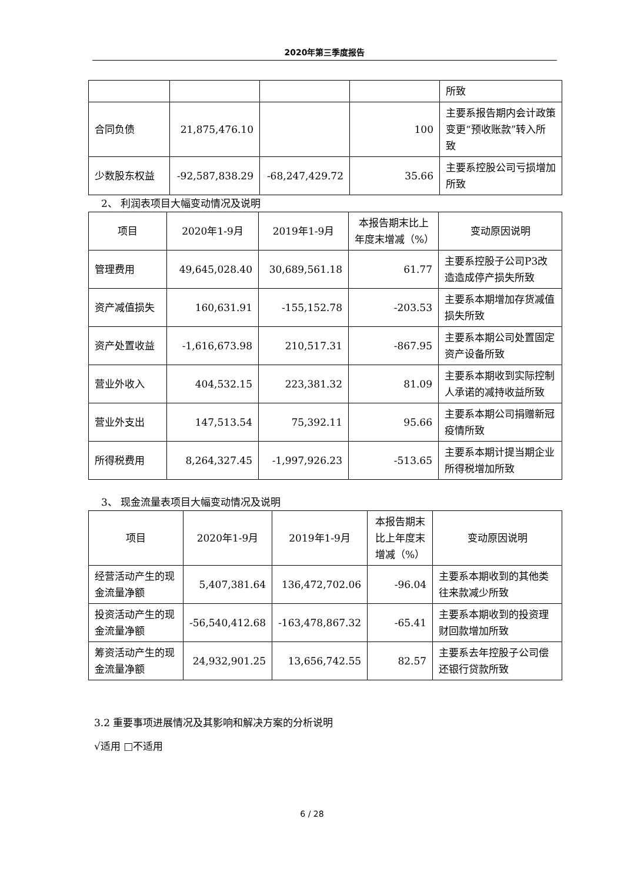2020年第三季度报告
| | | | | 所致 |
| 合同负债 | 21,875,476.10 | | 100 | 主要系报告期内会计政策变更“预收账款”转入所致 |
| 少数股东权益 | -92,587,838.29 | -68,247,429.72 | 35.66 | 主要系控股公司亏损增加所致 |
2、 利润表项目大幅变动情况及说明
| 项目 | 2020年1-9月 | 2019年1-9月 | 本报告期末比上年度末增减（%） | 变动原因说明 |
| --- | --- | --- | --- | --- |
| 管理费用 | 49,645,028.40 | 30,689,561.18 | 61.77 | 主要系控股子公司P3改造造成停产损失所致 |
| 资产减值损失 | 160,631.91 | -155,152.78 | -203.53 | 主要系本期增加存货减值损失所致 |
| 资产处置收益 | -1,616,673.98 | 210,517.31 | -867.95 | 主要系本期公司处置固定资产设备所致 |
| 营业外收入 | 404,532.15 | 223,381.32 | 81.09 | 主要系本期收到实际控制人承诺的减持收益所致 |
| 营业外支出 | 147,513.54 | 75,392.11 | 95.66 | 主要系本期公司捐赠新冠疫情所致 |
| 所得税费用 | 8,264,327.45 | -1,997,926.23 | -513.65 | 主要系本期计提当期企业所得税增加所致 |
3、 现金流量表项目大幅变动情况及说明
| 项目 | 2020年1-9月 | 2019年1-9月 | 本报告期末比上年度末增减（%） | 变动原因说明 |
| --- | --- | --- | --- | --- |
| 经营活动产生的现金流量净额 | 5,407,381.64 | 136,472,702.06 | -96.04 | 主要系本期收到的其他类往来款减少所致 |
| 投资活动产生的现金流量净额 | -56,540,412.68 | -163,478,867.32 | -65.41 | 主要系本期收到的投资理财回款增加所致 |
| 筹资活动产生的现金流量净额 | 24,932,901.25 | 13,656,742.55 | 82.57 | 主要系去年控股子公司偿还银行贷款所致 |
3.2 重要事项进展情况及其影响和解决方案的分析说明
√适用 □不适用
6 / 28